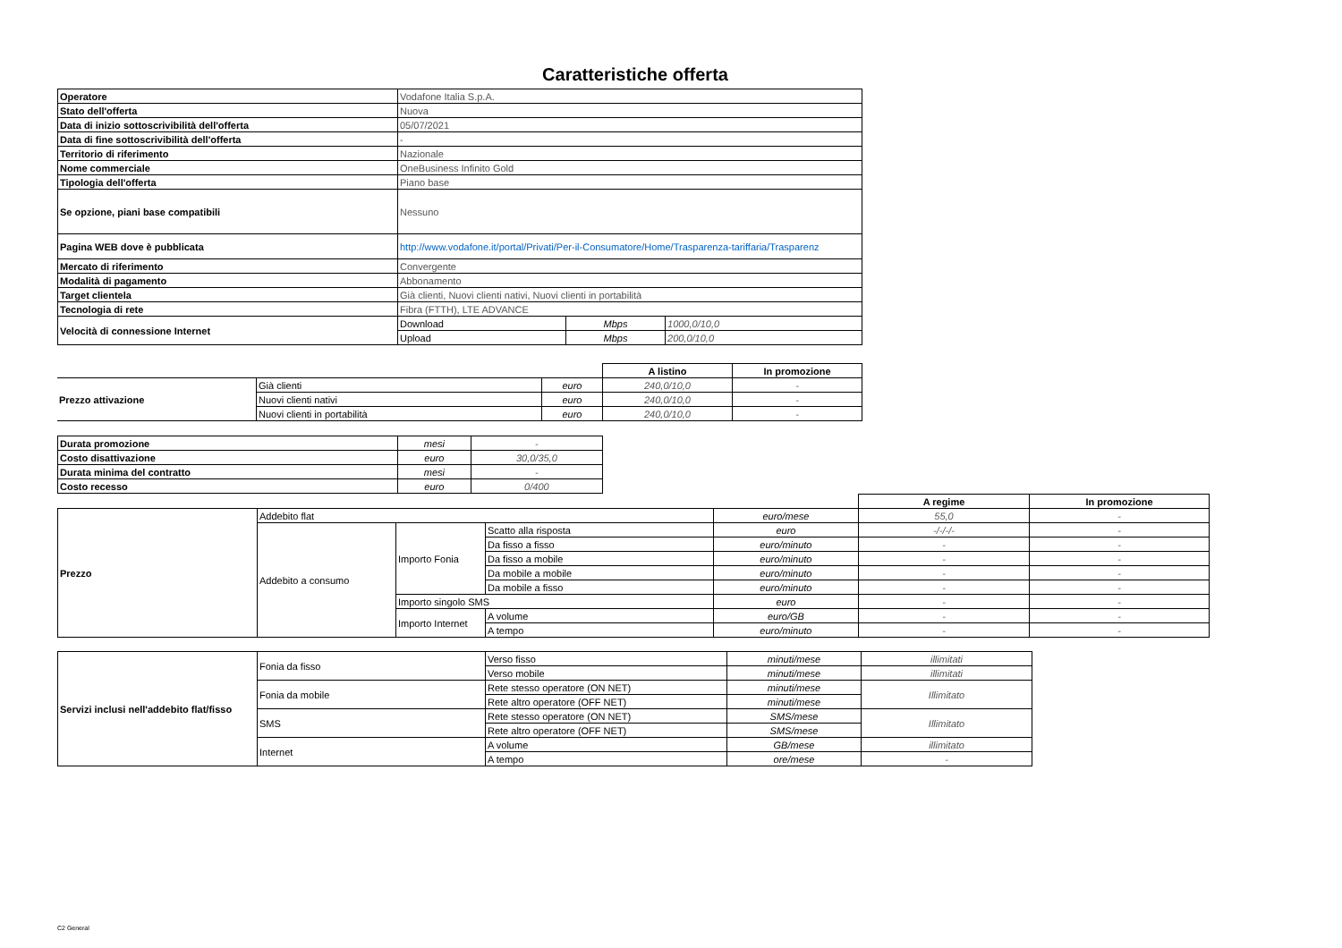Caratteristiche offerta
| Operatore | Vodafone Italia S.p.A. | | |
| Stato dell'offerta | Nuova | | |
| Data di inizio sottoscrivibilità dell'offerta | 05/07/2021 | | |
| Data di fine sottoscrivibilità dell'offerta | - | | |
| Territorio di riferimento | Nazionale | | |
| Nome commerciale | OneBusiness Infinito Gold | | |
| Tipologia dell'offerta | Piano base | | |
| Se opzione, piani base compatibili | Nessuno | | |
| Pagina WEB dove è pubblicata | http://www.vodafone.it/portal/Privati/Per-il-Consumatore/Home/Trasparenza-tariffaria/Trasparenz | | |
| Mercato di riferimento | Convergente | | |
| Modalità di pagamento | Abbonamento | | |
| Target clientela | Già clienti, Nuovi clienti nativi, Nuovi clienti in portabilità | | |
| Tecnologia di rete | Fibra (FTTH), LTE ADVANCE | | |
| Velocità di connessione Internet | Download | Mbps | 1000,0/10,0 |
| | Upload | Mbps | 200,0/10,0 |
| | | | A listino | In promozione |
| Prezzo attivazione | Già clienti | euro | 240,0/10,0 | - |
| | Nuovi clienti nativi | euro | 240,0/10,0 | - |
| | Nuovi clienti in portabilità | euro | 240,0/10,0 | - |
| Durata promozione | mesi | - |
| Costo disattivazione | euro | 30,0/35,0 |
| Durata minima del contratto | mesi | - |
| Costo recesso | euro | 0/400 |
| | | | | | A regime | In promozione |
| Prezzo | Addebito flat | | | euro/mese | 55,0 | - |
| | Addebito a consumo | Importo Fonia | Scatto alla risposta | euro | -/-/-/- | - |
| | | | Da fisso a fisso | euro/minuto | - | - |
| | | | Da fisso a mobile | euro/minuto | - | - |
| | | | Da mobile a mobile | euro/minuto | - | - |
| | | | Da mobile a fisso | euro/minuto | - | - |
| | | Importo singolo SMS | | euro | - | - |
| | | Importo Internet | A volume | euro/GB | - | - |
| | | | A tempo | euro/minuto | - | - |
| Servizi inclusi nell'addebito flat/fisso | Fonia da fisso | Verso fisso | minuti/mese | illimitati |
| | | Verso mobile | minuti/mese | illimitati |
| | Fonia da mobile | Rete stesso operatore (ON NET) | minuti/mese | Illimitato |
| | | Rete altro operatore (OFF NET) | minuti/mese | |
| | SMS | Rete stesso operatore (ON NET) | SMS/mese | Illimitato |
| | | Rete altro operatore (OFF NET) | SMS/mese | |
| | Internet | A volume | GB/mese | illimitato |
| | | A tempo | ore/mese | - |
C2 General